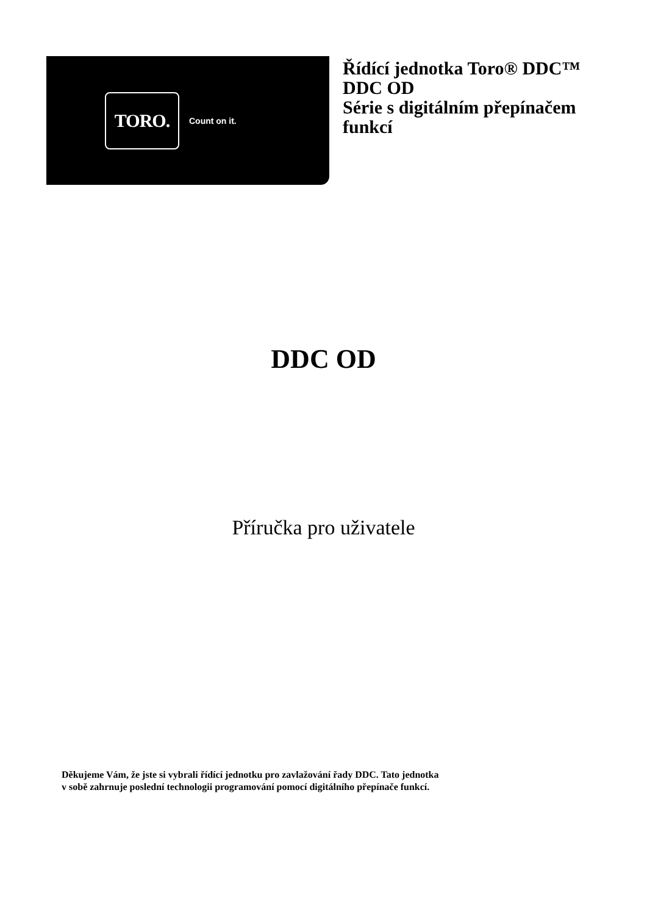TORO.
Count on it.
Řídící jednotka Toro® DDC™
DDC OD
Série s digitálním přepínačem
funkcí
DDC OD
Příručka pro uživatele
Děkujeme Vám, že jste si vybrali řídící jednotku pro zavlažování řady DDC. Tato jednotka
v sobě zahrnuje poslední technologii programování pomocí digitálního přepínače funkcí.